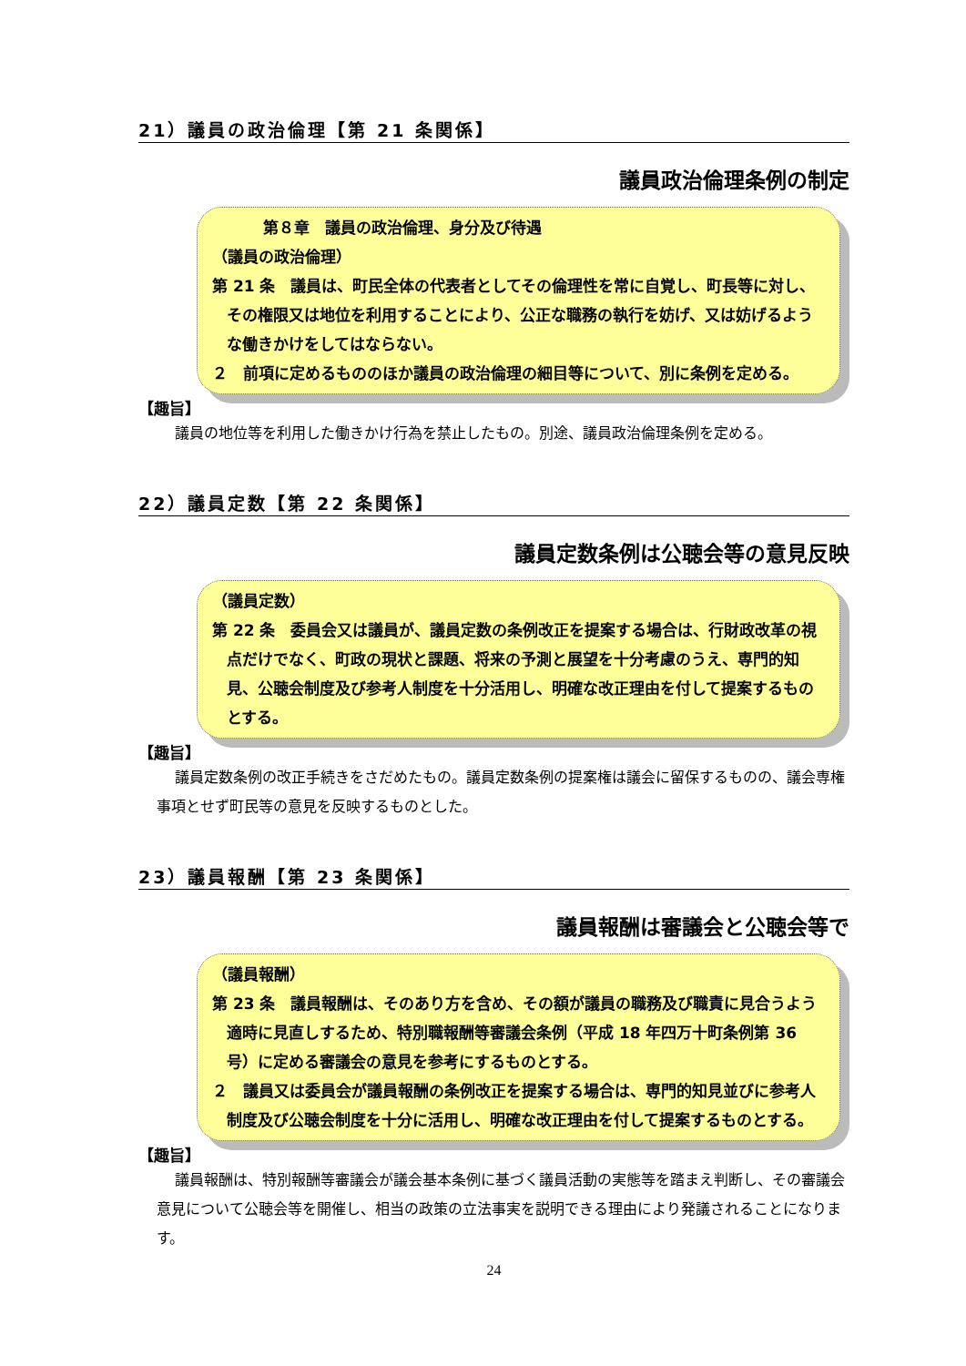21）議員の政治倫理【第 21 条関係】
議員政治倫理条例の制定
第８章　議員の政治倫理、身分及び待遇
（議員の政治倫理）
第 21 条　議員は、町民全体の代表者としてその倫理性を常に自覚し、町長等に対し、その権限又は地位を利用することにより、公正な職務の執行を妨げ、又は妨げるような働きかけをしてはならない。
２　前項に定めるもののほか議員の政治倫理の細目等について、別に条例を定める。
【趣旨】
議員の地位等を利用した働きかけ行為を禁止したもの。別途、議員政治倫理条例を定める。
22）議員定数【第 22 条関係】
議員定数条例は公聴会等の意見反映
（議員定数）
第 22 条　委員会又は議員が、議員定数の条例改正を提案する場合は、行財政改革の視点だけでなく、町政の現状と課題、将来の予測と展望を十分考慮のうえ、専門的知見、公聴会制度及び参考人制度を十分活用し、明確な改正理由を付して提案するものとする。
【趣旨】
議員定数条例の改正手続きをさだめたもの。議員定数条例の提案権は議会に留保するものの、議会専権事項とせず町民等の意見を反映するものとした。
23）議員報酬【第 23 条関係】
議員報酬は審議会と公聴会等で
（議員報酬）
第 23 条　議員報酬は、そのあり方を含め、その額が議員の職務及び職責に見合うよう適時に見直しするため、特別職報酬等審議会条例（平成 18 年四万十町条例第 36 号）に定める審議会の意見を参考にするものとする。
２　議員又は委員会が議員報酬の条例改正を提案する場合は、専門的知見並びに参考人制度及び公聴会制度を十分に活用し、明確な改正理由を付して提案するものとする。
【趣旨】
議員報酬は、特別報酬等審議会が議会基本条例に基づく議員活動の実態等を踏まえ判断し、その審議会意見について公聴会等を開催し、相当の政策の立法事実を説明できる理由により発議されることになります。
24